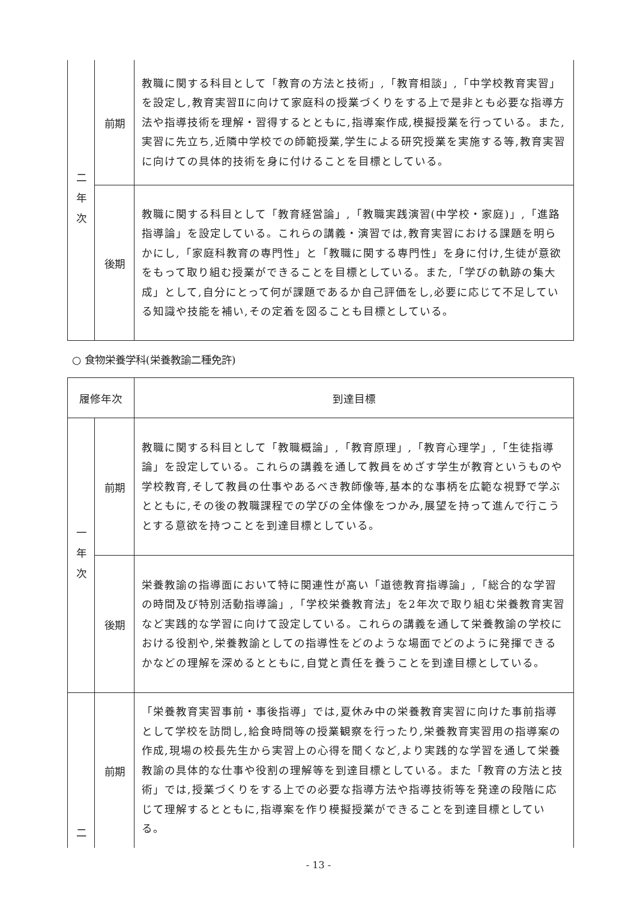| 二 年 次 | 前期 | 教職に関する科目として「教育の方法と技術」,「教育相談」,「中学校教育実習」を設定し,教育実習Ⅱに向けて家庭科の授業づくりをする上で是非とも必要な指導方法や指導技術を理解・習得するとともに,指導案作成,模擬授業を行っている。また,実習に先立ち,近隣中学校での師範授業,学生による研究授業を実施する等,教育実習に向けての具体的技術を身に付けることを目標としている。 |
| | 後期 | 教職に関する科目として「教育経営論」,「教職実践演習(中学校・家庭)」,「進路指導論」を設定している。これらの講義・演習では,教育実習における課題を明らかにし,「家庭科教育の専門性」と「教職に関する専門性」を身に付け,生徒が意欲をもって取り組む授業ができることを目標としている。また,「学びの軌跡の集大成」として,自分にとって何が課題であるか自己評価をし,必要に応じて不足している知識や技能を補い,その定着を図ることも目標としている。 |
○ 食物栄養学科(栄養教諭二種免許)
| 履修年次 | | 到達目標 |
| --- | --- | --- |
| 一 年 次 | 前期 | 教職に関する科目として「教職概論」,「教育原理」,「教育心理学」,「生徒指導論」を設定している。これらの講義を通して教員をめざす学生が教育というものや学校教育,そして教員の仕事やあるべき教師像等,基本的な事柄を広範な視野で学ぶとともに,その後の教職課程での学びの全体像をつかみ,展望を持って進んで行こうとする意欲を持つことを到達目標としている。 |
| | 後期 | 栄養教諭の指導面において特に関連性が高い「道徳教育指導論」,「総合的な学習の時間及び特別活動指導論」,「学校栄養教育法」を2年次で取り組む栄養教育実習など実践的な学習に向けて設定している。これらの講義を通して栄養教諭の学校における役割や,栄養教諭としての指導性をどのような場面でどのように発揮できるかなどの理解を深めるとともに,自覚と責任を養うことを到達目標としている。 |
| 二 | 前期 | 「栄養教育実習事前・事後指導」では,夏休み中の栄養教育実習に向けた事前指導として学校を訪問し,給食時間等の授業観察を行ったり,栄養教育実習用の指導案の作成,現場の校長先生から実習上の心得を聞くなど,より実践的な学習を通して栄養教諭の具体的な仕事や役割の理解等を到達目標としている。また「教育の方法と技術」では,授業づくりをする上での必要な指導方法や指導技術等を発達の段階に応じて理解するとともに,指導案を作り模擬授業ができることを到達目標としている。 |
- 13 -